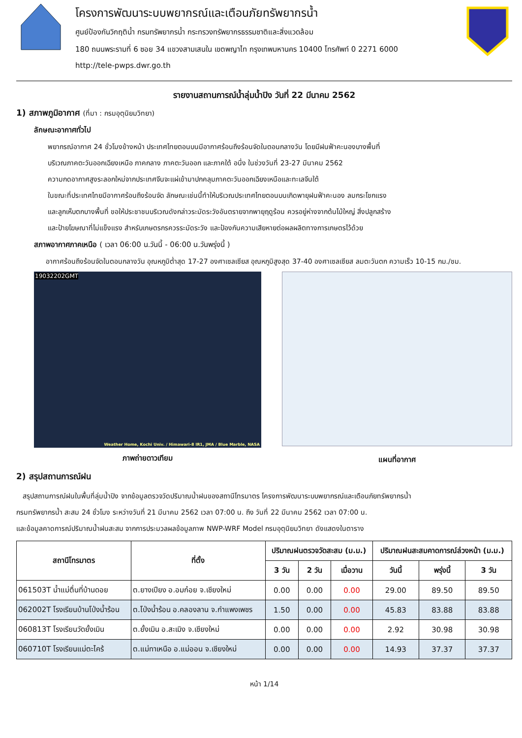โครงการพัฒนาระบบพยากรณ์และเตือนภัยทรัพยากรน้ำ
ศูนย์ป้องกันวิกฤติน้ำ กรมทรัพยากรน้ำ กระทรวงทรัพยากรธรรมชาติและสิ่งแวดล้อม
180 ถนนพระรามที่ 6 ซอย 34 แขวงสามเสนใน เขตพญาไท กรุงเทพมหานคร 10400 โทรศัพท์ 0 2271 6000
http://tele-pwps.dwr.go.th
รายงานสถานการณ์น้ำลุ่มน้ำปิง วันที่ 22 มีนาคม 2562
1) สภาพภูมิอากาศ (ที่มา : กรมอุตุนิยมวิทยา)
ลักษณะอากาศทั่วไป
พยากรณ์อากาศ 24 ชั่วโมงข้างหน้า ประเทศไทยตอนบนมีอากาศร้อนถึงร้อนจัดในตอนกลางวัน โดยมีฝนฟ้าคะนองบางพื้นที่
บริเวณภาคตะวันออกเฉียงเหนือ ภาคกลาง ภาคตะวันออก และภาคใต้ อนึ่ง ในช่วงวันที่ 23-27 มีนาคม 2562
ความกดอากาศสูงระลอกใหม่จากประเทศจีนจะแผ่เข้ามาปกคลุมภาคตะวันออกเฉียงเหนือและทะเลจีนใต้
ในขณะที่ประเทศไทยมีอากาศร้อนถึงร้อนจัด ลักษณะเช่นนี้ทำให้บริเวณประเทศไทยตอนบนเกิดพายุฝนฟ้าคะนอง ลมกระโชกแรง
และลูกเห็บตกบางพื้นที่ ขอให้ประชาชนบริเวณดังกล่าวระมัดระวังอันตรายจากพายุฤดูร้อน ควรอยู่ห่างจากต้นไม้ใหญ่ สิ่งปลูกสร้าง
และป้ายโฆษณาที่ไม่แข็งแรง สำหรับเกษตรกรควรระมัดระวัง และป้องกันความเสียหายต่อผลผลิตทางการเกษตรไว้ด้วย
สภาพอากาศภาคเหนือ ( เวลา 06:00 น.วันนี้ - 06:00 น.วันพรุ่งนี้ )
อากาศร้อนถึงร้อนจัดในตอนกลางวัน อุณหภูมิต่ำสุด 17-27 องศาเซลเซียส อุณหภูมิสูงสุด 37-40 องศาเซลเซียส ลมตะวันตก ความเร็ว 10-15 กม./ชม.
19032202GMT
Weather Home, Kochi Univ. / Himawari-8 IR1, JMA / Blue Marble, NASA
ภาพถ่ายดาวเทียม
แผนที่อากาศ
2) สรุปสถานการณ์ฝน
สรุปสถานการณ์ฝนในพื้นที่ลุ่มน้ำปิง จากข้อมูลตรวจวัดปริมาณน้ำฝนของสถานีโทรมาตร โครงการพัฒนาระบบพยากรณ์และเตือนภัยทรัพยากรน้ำ
กรมทรัพยากรน้ำ สะสม 24 ชั่วโมง ระหว่างวันที่ 21 มีนาคม 2562 เวลา 07:00 น. ถึง วันที่ 22 มีนาคม 2562 เวลา 07:00 น.
และข้อมูลคาดการณ์ปริมาณน้ำฝนสะสม จากการประมวลผลข้อมูลภาพ NWP-WRF Model กรมอุตุนิยมวิทยา ดังแสดงในตาราง
| สถานีโทรมาตร | ที่ตั้ง | ปริมาณฝนตรวจวัดสะสม (ม.ม.) | | | ปริมาณฝนสะสมคาดการณ์ล่วงหน้า (ม.ม.) | | |
| --- | --- | --- | --- | --- | --- | --- | --- |
| | | 3 วัน | 2 วัน | เมื่อวาน | วันนี้ | พรุ่งนี้ | 3 วัน |
| 061503T น้ำแม่ตื่นที่บ้านดอย | ต.ยางเปียง อ.อมก๋อย จ.เชียงใหม่ | 0.00 | 0.00 | 0.00 | 29.00 | 89.50 | 89.50 |
| 062002T โรงเรียนบ้านโป่งน้ำร้อน | ต.โป่งน้ำร้อน อ.คลองลาน จ.กำแพงเพชร | 1.50 | 0.00 | 0.00 | 45.83 | 83.88 | 83.88 |
| 060813T โรงเรียนวัดยั้งเมิน | ต.ยั้งเมิน อ.สะเมิง จ.เชียงใหม่ | 0.00 | 0.00 | 0.00 | 2.92 | 30.98 | 30.98 |
| 060710T โรงเรียนแม่ตะไคร้ | ต.แม่ทาเหนือ อ.แม่ออน จ.เชียงใหม่ | 0.00 | 0.00 | 0.00 | 14.93 | 37.37 | 37.37 |
หน้า 1/14